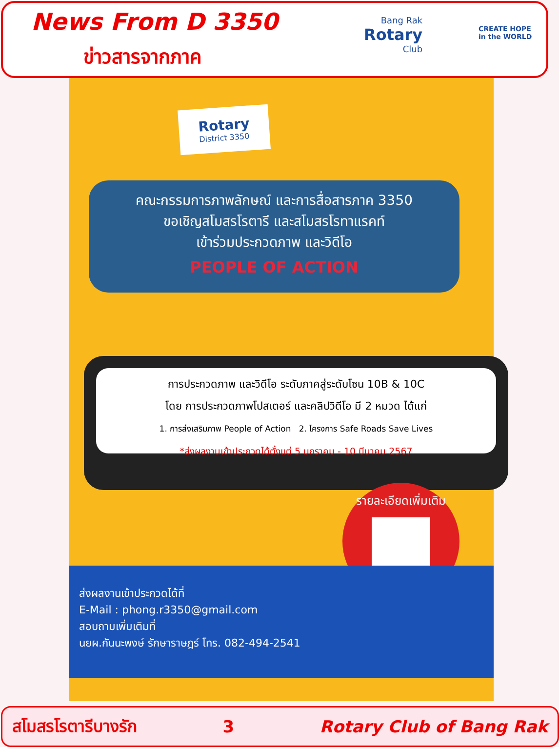News From D 3350
ข่าวสารจากภาค
Bang Rak
Rotary
Club
CREATE HOPE
in the WORLD
Rotary
District 3350
คณะกรรมการภาพลักษณ์ และการสื่อสารภาค 3350
ขอเชิญสโมสรโรตารี และสโมสรโรทาแรคท์
เข้าร่วมประกวดภาพ และวิดีโอ
PEOPLE OF ACTION
การประกวดภาพ และวิดีโอ ระดับภาคสู่ระดับโซน 10B & 10C
โดย การประกวดภาพโปสเตอร์ และคลิปวิดีโอ มี 2 หมวด ได้แก่
1. การส่งเสริมภาพ People of Action 2. โครงการ Safe Roads Save Lives
*ส่งผลงานเข้าประกวดได้ตั้งแต่ 5 มกราคม - 10 มีนาคม 2567
รายละเอียดเพิ่มเติม
ส่งผลงานเข้าประกวดได้ที่
E-Mail : phong.r3350@gmail.com
สอบถามเพิ่มเติมที่
นยผ.กันนะพงษ์ รักษาราษฎร์ โทร. 082-494-2541
สโมสรโรตารีบางรัก 3 Rotary Club of Bang Rak